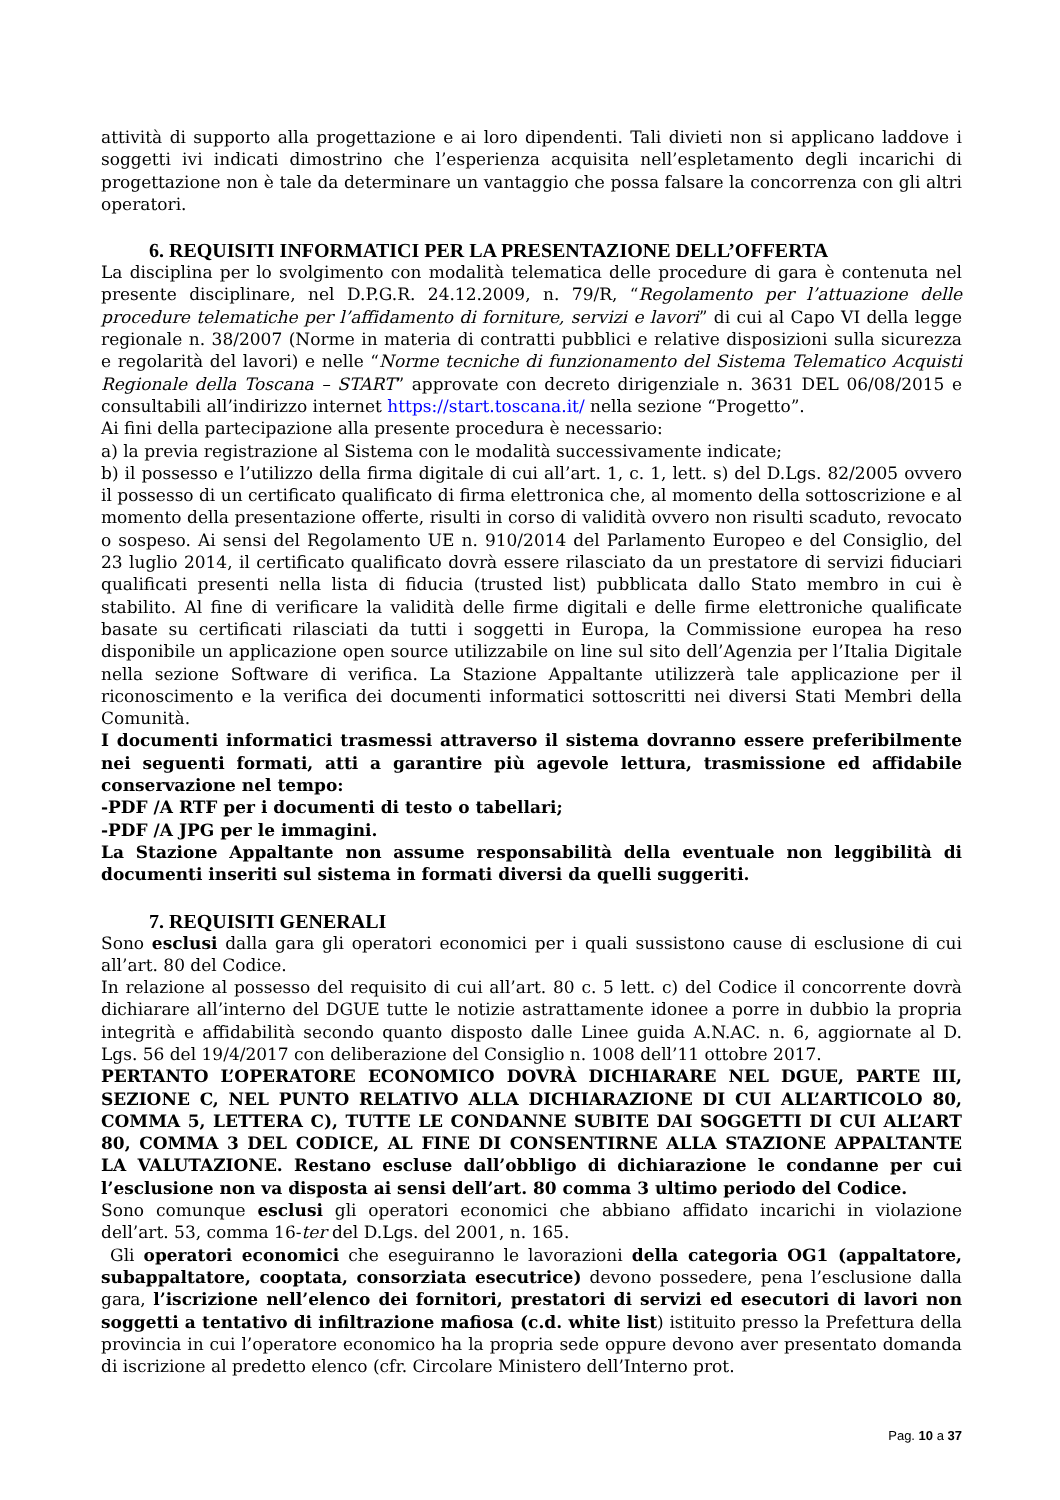attività di supporto alla progettazione e ai loro dipendenti. Tali divieti non si applicano laddove i soggetti ivi indicati dimostrino che l’esperienza acquisita nell’espletamento degli incarichi di progettazione non è tale da determinare un vantaggio che possa falsare la concorrenza con gli altri operatori.
6. REQUISITI INFORMATICI PER LA PRESENTAZIONE DELL’OFFERTA
La disciplina per lo svolgimento con modalità telematica delle procedure di gara è contenuta nel presente disciplinare, nel D.P.G.R. 24.12.2009, n. 79/R, “Regolamento per l’attuazione delle procedure telematiche per l’affidamento di forniture, servizi e lavori” di cui al Capo VI della legge regionale n. 38/2007 (Norme in materia di contratti pubblici e relative disposizioni sulla sicurezza e regolarità del lavori) e nelle “Norme tecniche di funzionamento del Sistema Telematico Acquisti Regionale della Toscana – START” approvate con decreto dirigenziale n. 3631 DEL 06/08/2015 e consultabili all’indirizzo internet https://start.toscana.it/ nella sezione “Progetto”.
Ai fini della partecipazione alla presente procedura è necessario:
a) la previa registrazione al Sistema con le modalità successivamente indicate;
b) il possesso e l’utilizzo della firma digitale di cui all’art. 1, c. 1, lett. s) del D.Lgs. 82/2005 ovvero il possesso di un certificato qualificato di firma elettronica che, al momento della sottoscrizione e al momento della presentazione offerte, risulti in corso di validità ovvero non risulti scaduto, revocato o sospeso. Ai sensi del Regolamento UE n. 910/2014 del Parlamento Europeo e del Consiglio, del 23 luglio 2014, il certificato qualificato dovrà essere rilasciato da un prestatore di servizi fiduciari qualificati presenti nella lista di fiducia (trusted list) pubblicata dallo Stato membro in cui è stabilito. Al fine di verificare la validità delle firme digitali e delle firme elettroniche qualificate basate su certificati rilasciati da tutti i soggetti in Europa, la Commissione europea ha reso disponibile un applicazione open source utilizzabile on line sul sito dell’Agenzia per l’Italia Digitale nella sezione Software di verifica. La Stazione Appaltante utilizzerà tale applicazione per il riconoscimento e la verifica dei documenti informatici sottoscritti nei diversi Stati Membri della Comunità.
I documenti informatici trasmessi attraverso il sistema dovranno essere preferibilmente nei seguenti formati, atti a garantire più agevole lettura, trasmissione ed affidabile conservazione nel tempo:
-PDF /A RTF per i documenti di testo o tabellari;
-PDF /A JPG per le immagini.
La Stazione Appaltante non assume responsabilità della eventuale non leggibilità di documenti inseriti sul sistema in formati diversi da quelli suggeriti.
7. REQUISITI GENERALI
Sono esclusi dalla gara gli operatori economici per i quali sussistono cause di esclusione di cui all’art. 80 del Codice.
In relazione al possesso del requisito di cui all’art. 80 c. 5 lett. c) del Codice il concorrente dovrà dichiarare all’interno del DGUE tutte le notizie astrattamente idonee a porre in dubbio la propria integrità e affidabilità secondo quanto disposto dalle Linee guida A.N.AC. n. 6, aggiornate al D. Lgs. 56 del 19/4/2017 con deliberazione del Consiglio n. 1008 dell’11 ottobre 2017.
PERTANTO L’OPERATORE ECONOMICO DOVRÀ DICHIARARE NEL DGUE, PARTE III, SEZIONE C, NEL PUNTO RELATIVO ALLA DICHIARAZIONE DI CUI ALL’ARTICOLO 80, COMMA 5, LETTERA C), TUTTE LE CONDANNE SUBITE DAI SOGGETTI DI CUI ALL’ART 80, COMMA 3 DEL CODICE, AL FINE DI CONSENTIRNE ALLA STAZIONE APPALTANTE LA VALUTAZIONE. Restano escluse dall’obbligo di dichiarazione le condanne per cui l’esclusione non va disposta ai sensi dell’art. 80 comma 3 ultimo periodo del Codice.
Sono comunque esclusi gli operatori economici che abbiano affidato incarichi in violazione dell’art. 53, comma 16-ter del D.Lgs. del 2001, n. 165.
Gli operatori economici che eseguiranno le lavorazioni della categoria OG1 (appaltatore, subappaltatore, cooptata, consorziata esecutrice) devono possedere, pena l’esclusione dalla gara, l’iscrizione nell’elenco dei fornitori, prestatori di servizi ed esecutori di lavori non soggetti a tentativo di infiltrazione mafiosa (c.d. white list) istituito presso la Prefettura della provincia in cui l’operatore economico ha la propria sede oppure devono aver presentato domanda di iscrizione al predetto elenco (cfr. Circolare Ministero dell’Interno prot.
Pag. 10 a 37